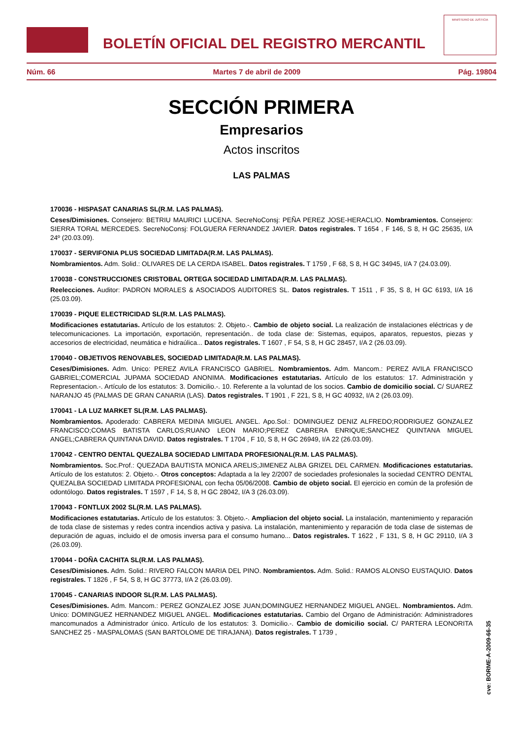BOLETÍN OFICIAL DEL REGISTRO MERCANTIL
MINISTERIO DE JUSTICIA
Núm. 66 Martes 7 de abril de 2009 Pág. 19804
SECCIÓN PRIMERA
Empresarios
Actos inscritos
LAS PALMAS
170036 - HISPASAT CANARIAS SL(R.M. LAS PALMAS).
Ceses/Dimisiones. Consejero: BETRIU MAURICI LUCENA. SecreNoConsj: PEÑA PEREZ JOSE-HERACLIO. Nombramientos. Consejero: SIERRA TORAL MERCEDES. SecreNoConsj: FOLGUERA FERNANDEZ JAVIER. Datos registrales. T 1654 , F 146, S 8, H GC 25635, I/A 24º (20.03.09).
170037 - SERVIFONIA PLUS SOCIEDAD LIMITADA(R.M. LAS PALMAS).
Nombramientos. Adm. Solid.: OLIVARES DE LA CERDA ISABEL. Datos registrales. T 1759 , F 68, S 8, H GC 34945, I/A 7 (24.03.09).
170038 - CONSTRUCCIONES CRISTOBAL ORTEGA SOCIEDAD LIMITADA(R.M. LAS PALMAS).
Reelecciones. Auditor: PADRON MORALES & ASOCIADOS AUDITORES SL. Datos registrales. T 1511 , F 35, S 8, H GC 6193, I/A 16 (25.03.09).
170039 - PIQUE ELECTRICIDAD SL(R.M. LAS PALMAS).
Modificaciones estatutarias. Artículo de los estatutos: 2. Objeto.-. Cambio de objeto social. La realización de instalaciones eléctricas y de telecomunicaciones. La importación, exportación, representación.. de toda clase de: Sistemas, equipos, aparatos, repuestos, piezas y accesorios de electricidad, neumática e hidraúlica... Datos registrales. T 1607 , F 54, S 8, H GC 28457, I/A 2 (26.03.09).
170040 - OBJETIVOS RENOVABLES, SOCIEDAD LIMITADA(R.M. LAS PALMAS).
Ceses/Dimisiones. Adm. Unico: PEREZ AVILA FRANCISCO GABRIEL. Nombramientos. Adm. Mancom.: PEREZ AVILA FRANCISCO GABRIEL;COMERCIAL JUPAMA SOCIEDAD ANONIMA. Modificaciones estatutarias. Artículo de los estatutos: 17. Administración y Representacion.-. Artículo de los estatutos: 3. Domicilio.-. 10. Referente a la voluntad de los socios. Cambio de domicilio social. C/ SUAREZ NARANJO 45 (PALMAS DE GRAN CANARIA (LAS). Datos registrales. T 1901 , F 221, S 8, H GC 40932, I/A 2 (26.03.09).
170041 - LA LUZ MARKET SL(R.M. LAS PALMAS).
Nombramientos. Apoderado: CABRERA MEDINA MIGUEL ANGEL. Apo.Sol.: DOMINGUEZ DENIZ ALFREDO;RODRIGUEZ GONZALEZ FRANCISCO;COMAS BATISTA CARLOS;RUANO LEON MARIO;PEREZ CABRERA ENRIQUE;SANCHEZ QUINTANA MIGUEL ANGEL;CABRERA QUINTANA DAVID. Datos registrales. T 1704 , F 10, S 8, H GC 26949, I/A 22 (26.03.09).
170042 - CENTRO DENTAL QUEZALBA SOCIEDAD LIMITADA PROFESIONAL(R.M. LAS PALMAS).
Nombramientos. Soc.Prof.: QUEZADA BAUTISTA MONICA ARELIS;JIMENEZ ALBA GRIZEL DEL CARMEN. Modificaciones estatutarias. Artículo de los estatutos: 2. Objeto.-. Otros conceptos: Adaptada a la ley 2/2007 de sociedades profesionales la sociedad CENTRO DENTAL QUEZALBA SOCIEDAD LIMITADA PROFESIONAL con fecha 05/06/2008. Cambio de objeto social. El ejercicio en común de la profesión de odontólogo. Datos registrales. T 1597 , F 14, S 8, H GC 28042, I/A 3 (26.03.09).
170043 - FONTLUX 2002 SL(R.M. LAS PALMAS).
Modificaciones estatutarias. Artículo de los estatutos: 3. Objeto.-. Ampliacion del objeto social. La instalación, mantenimiento y reparación de toda clase de sistemas y redes contra incendios activa y pasiva. La instalación, mantenimiento y reparación de toda clase de sistemas de depuración de aguas, incluido el de omosis inversa para el consumo humano... Datos registrales. T 1622 , F 131, S 8, H GC 29110, I/A 3 (26.03.09).
170044 - DOÑA CACHITA SL(R.M. LAS PALMAS).
Ceses/Dimisiones. Adm. Solid.: RIVERO FALCON MARIA DEL PINO. Nombramientos. Adm. Solid.: RAMOS ALONSO EUSTAQUIO. Datos registrales. T 1826 , F 54, S 8, H GC 37773, I/A 2 (26.03.09).
170045 - CANARIAS INDOOR SL(R.M. LAS PALMAS).
Ceses/Dimisiones. Adm. Mancom.: PEREZ GONZALEZ JOSE JUAN;DOMINGUEZ HERNANDEZ MIGUEL ANGEL. Nombramientos. Adm. Unico: DOMINGUEZ HERNANDEZ MIGUEL ANGEL. Modificaciones estatutarias. Cambio del Organo de Administración: Administradores mancomunados a Administrador único. Artículo de los estatutos: 3. Domicilio.-. Cambio de domicilio social. C/ PARTERA LEONORITA SANCHEZ 25 - MASPALOMAS (SAN BARTOLOME DE TIRAJANA). Datos registrales. T 1739 ,
cve: BORME-A-2009-66-35